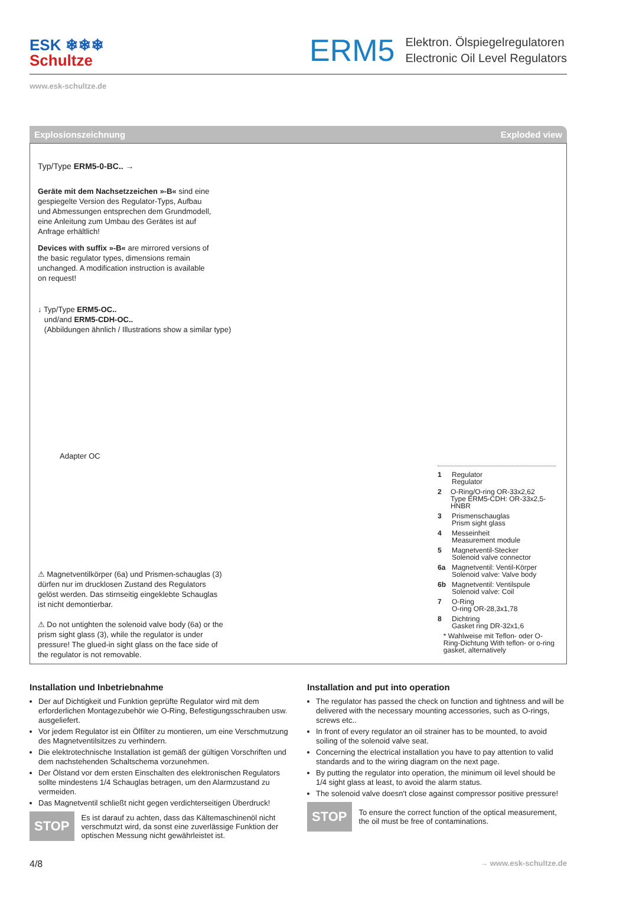ESK ❄❄❄
Schultze
ERM5
Elektron. Ölspiegelregulatoren
Electronic Oil Level Regulators
www.esk-schultze.de
Explosionszeichnung Exploded view
Typ/Type ERM5-0-BC.. →
Geräte mit dem Nachsetzzeichen »-B« sind eine gespiegelte Version des Regulator-Typs, Aufbau und Abmessungen entsprechen dem Grundmodell, eine Anleitung zum Umbau des Gerätes ist auf Anfrage erhältlich!
Devices with suffix »-B« are mirrored versions of the basic regulator types, dimensions remain unchanged. A modification instruction is available on request!
↓ Typ/Type ERM5-OC..
und/and ERM5-CDH-OC..
(Abbildungen ähnlich / Illustrations show a similar type)
Adapter OC
⚠ Magnetventilkörper (6a) und Prismen-schauglas (3) dürfen nur im drucklosen Zustand des Regulators gelöst werden. Das stirnseitig eingeklebte Schauglas ist nicht demontierbar.
⚠ Do not untighten the solenoid valve body (6a) or the prism sight glass (3), while the regulator is under pressure! The glued-in sight glass on the face side of the regulator is not removable.
1 Regulator
Regulator
2 O-Ring/O-ring OR-33x2,62
Type ERM5-CDH: OR-33x2,5-HNBR
3 Prismenschauglas
Prism sight glass
4 Messeinheit
Measurement module
5 Magnetventil-Stecker
Solenoid valve connector
6a Magnetventil: Ventil-Körper
Solenoid valve: Valve body
6b Magnetventil: Ventilspule
Solenoid valve: Coil
7 O-Ring
O-ring OR-28,3x1,78
8 Dichtring
Gasket ring DR-32x1,6
* Wahlweise mit Teflon- oder O-Ring-Dichtung With teflon- or o-ring gasket, alternatively
Installation und Inbetriebnahme
Der auf Dichtigkeit und Funktion geprüfte Regulator wird mit dem erforderlichen Montagezubehör wie O-Ring, Befestigungsschrauben usw. ausgeliefert.
Vor jedem Regulator ist ein Ölfilter zu montieren, um eine Verschmutzung des Magnetventilsitzes zu verhindern.
Die elektrotechnische Installation ist gemäß der gültigen Vorschriften und dem nachstehenden Schaltschema vorzunehmen.
Der Ölstand vor dem ersten Einschalten des elektronischen Regulators sollte mindestens 1/4 Schauglas betragen, um den Alarmzustand zu vermeiden.
Das Magnetventil schließt nicht gegen verdichterseitigen Überdruck!
STOP Es ist darauf zu achten, dass das Kältemaschinenöl nicht verschmutzt wird, da sonst eine zuverlässige Funktion der optischen Messung nicht gewährleistet ist.
Installation and put into operation
The regulator has passed the check on function and tightness and will be delivered with the necessary mounting accessories, such as O-rings, screws etc..
In front of every regulator an oil strainer has to be mounted, to avoid soiling of the solenoid valve seat.
Concerning the electrical installation you have to pay attention to valid standards and to the wiring diagram on the next page.
By putting the regulator into operation, the minimum oil level should be 1/4 sight glass at least, to avoid the alarm status.
The solenoid valve doesn't close against compressor positive pressure!
STOP To ensure the correct function of the optical measurement, the oil must be free of contaminations.
4/8 → www.esk-schultze.de